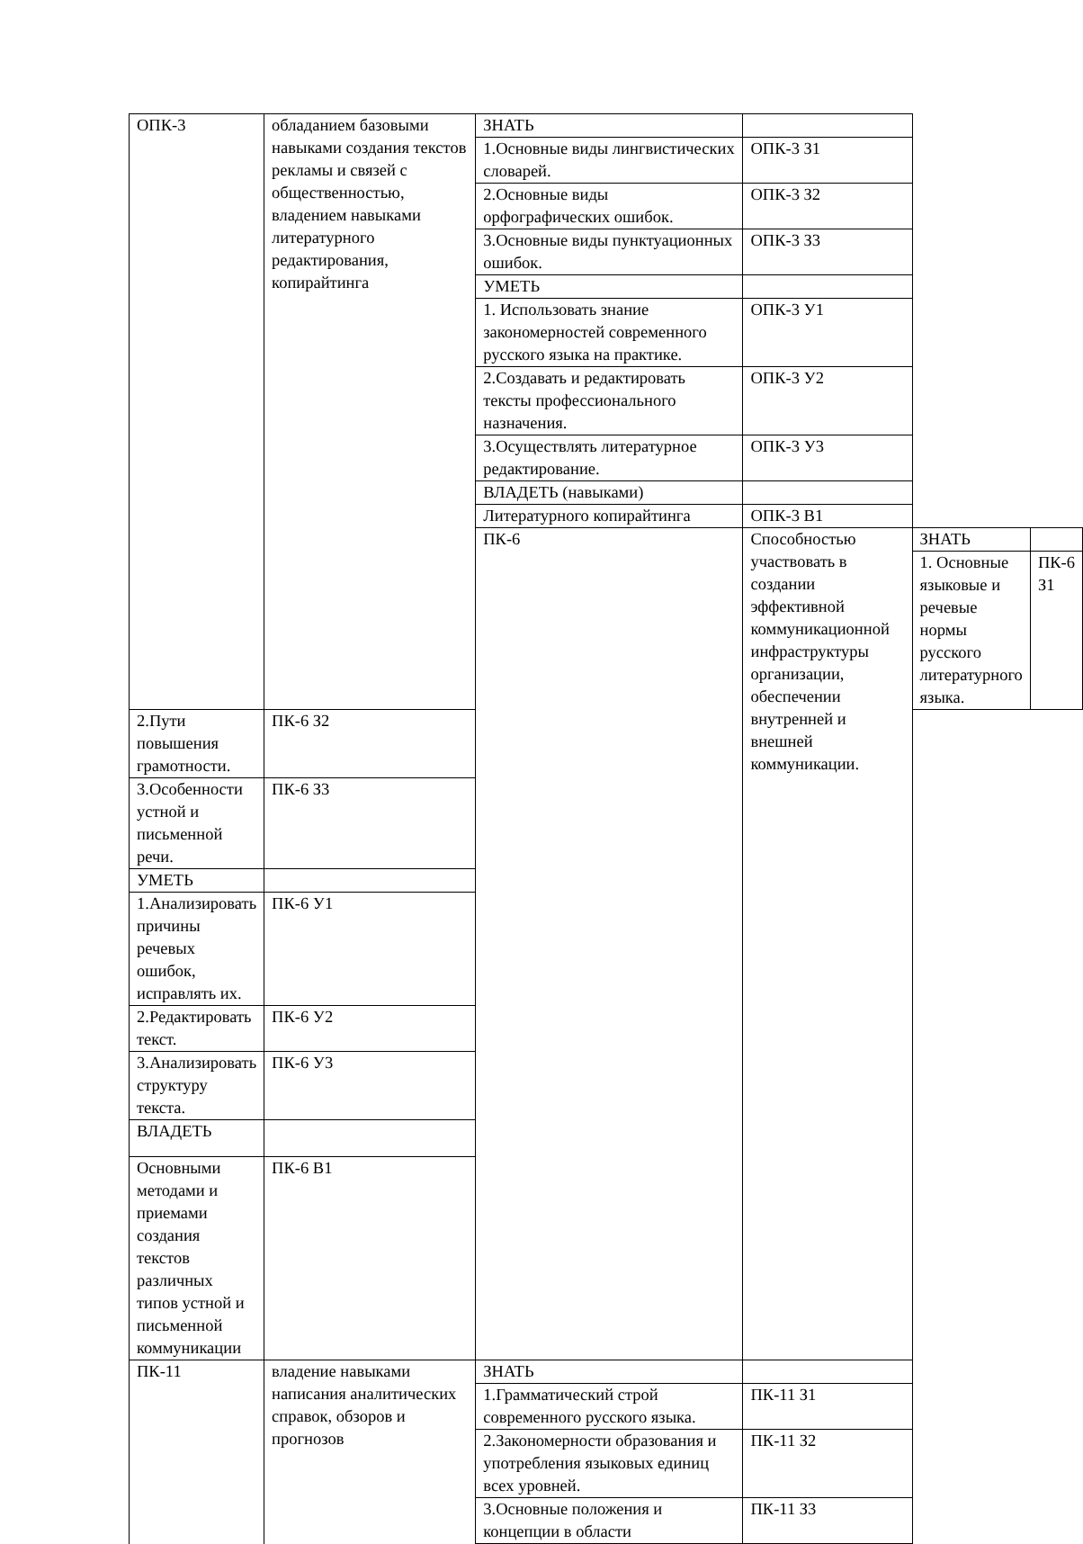| ОПК-3 | обладанием базовыми навыками создания текстов рекламы и связей с общественностью, владением навыками литературного редактирования, копирайтинга | ЗНАТЬ | | | |
| | | 1.Основные виды лингвистических словарей. | ОПК-3 З1 | | |
| | | 2.Основные виды орфографических ошибок. | ОПК-3 З2 | | |
| | | 3.Основные виды пунктуационных ошибок. | ОПК-3 З3 | | |
| | | УМЕТЬ | | | |
| | | 1. Использовать знание закономерностей современного русского языка на практике. | ОПК-3 У1 | | |
| | | 2.Создавать и редактировать тексты профессионального назначения. | ОПК-3 У2 | | |
| | | 3.Осуществлять литературное редактирование. | ОПК-3 У3 | | |
| | | ВЛАДЕТЬ (навыками) | | | |
| | | Литературного копирайтинга | ОПК-3 В1 | | |
| | | ПК-6 | Способностью участвовать в создании эффективной коммуникационной инфраструктуры организации, обеспечении внутренней и внешней коммуникации. | ЗНАТЬ | |
| | | | | 1. Основные языковые и речевые нормы русского литературного языка. | ПК-6 З1 |
| 2.Пути повышения грамотности. | ПК-6 З2 | | | | |
| 3.Особенности устной и письменной речи. | ПК-6 З3 | | | | |
| УМЕТЬ | | | | | |
| 1.Анализировать причины речевых ошибок, исправлять их. | ПК-6 У1 | | | | |
| 2.Редактировать текст. | ПК-6 У2 | | | | |
| 3.Анализировать структуру текста. | ПК-6 У3 | | | | |
| ВЛАДЕТЬ | | | | | |
| Основными методами и приемами создания текстов различных типов устной и письменной коммуникации | ПК-6 В1 | | | | |
| ПК-11 | владение навыками написания аналитических справок, обзоров и прогнозов | ЗНАТЬ | | | |
| | | 1.Грамматический строй современного русского языка. | ПК-11 З1 | | |
| | | 2.Закономерности образования и употребления языковых единиц всех уровней. | ПК-11 З2 | | |
| | | 3.Основные положения и концепции в области | ПК-11 З3 | | |